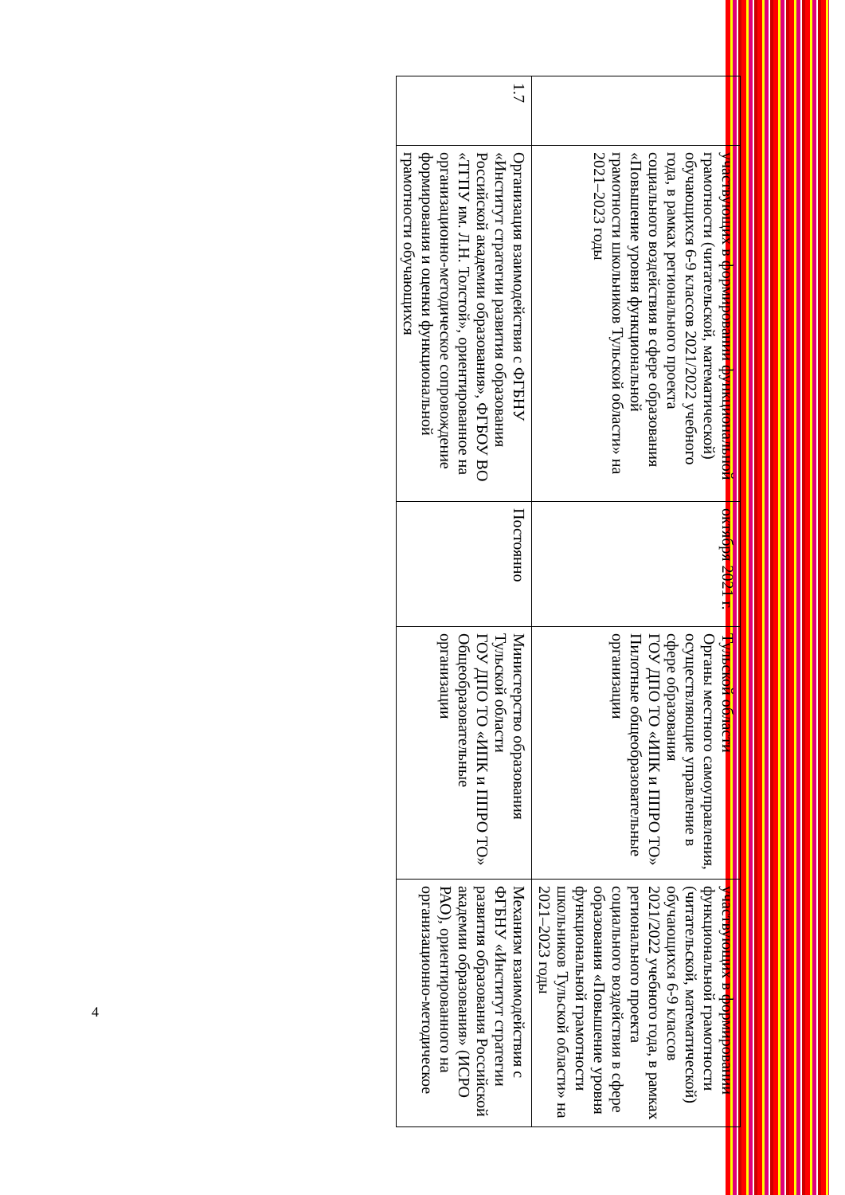| | участвующих в формировании функциональной грамотности (читательской, математической) обучающихся 6-9 классов 2021/2022 учебного года, в рамках регионального проекта социального воздействия в сфере образования «Повышение уровня функциональной грамотности школьников Тульской области» на 2021–2023 годы | октября 2021 г. | Тульской области Органы местного самоуправления, осуществляющие управление в сфере образования ГОУ ДПО ТО «ИПК и ППРО ТО» Пилотные общеобразовательные организации | участвующих в формировании функциональной грамотности (читательской, математической) обучающихся 6-9 классов 2021/2022 учебного года, в рамках регионального проекта социального воздействия в сфере образования «Повышение уровня функциональной грамотности школьников Тульской области» на 2021–2023 годы |
| 1.7 | Организация взаимодействия с ФГБНУ «Институт стратегии развития образования Российской академии образования», ФГБОУ ВО «ТГПУ им. Л.Н. Толстой», ориентированное на организационно-методическое сопровождение формирования и оценки функциональной грамотности обучающихся | Постоянно | Министерство образования Тульской области ГОУ ДПО ТО «ИПК и ППРО ТО» Общеобразовательные организации | Механизм взаимодействия с ФГБНУ «Институт стратегии развития образования Российской академии образования» (ИСРО РАО), ориентированного на организационно-методическое |
4